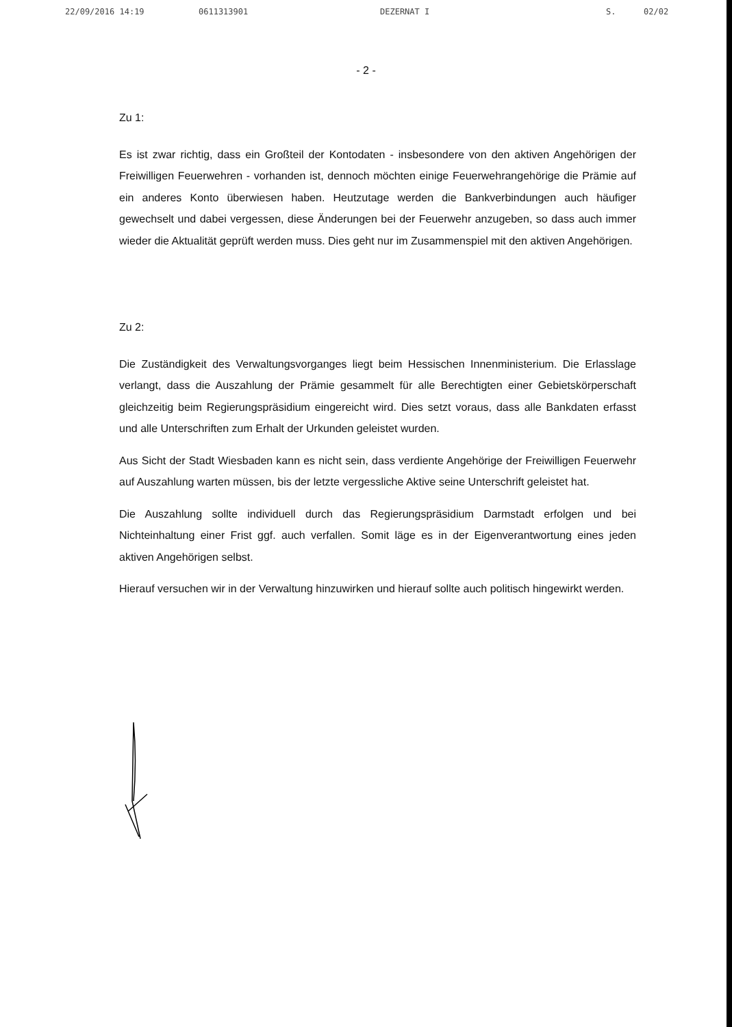22/09/2016 14:19 0611313901 DEZERNAT I S. 02/02
- 2 -
Zu 1:
Es ist zwar richtig, dass ein Großteil der Kontodaten - insbesondere von den aktiven Angehörigen der Freiwilligen Feuerwehren - vorhanden ist, dennoch möchten einige Feuerwehrangehörige die Prämie auf ein anderes Konto überwiesen haben. Heutzutage werden die Bankverbindungen auch häufiger gewechselt und dabei vergessen, diese Änderungen bei der Feuerwehr anzugeben, so dass auch immer wieder die Aktualität geprüft werden muss. Dies geht nur im Zusammenspiel mit den aktiven Angehörigen.
Zu 2:
Die Zuständigkeit des Verwaltungsvorganges liegt beim Hessischen Innenministerium. Die Erlasslage verlangt, dass die Auszahlung der Prämie gesammelt für alle Berechtigten einer Gebietskörperschaft gleichzeitig beim Regierungspräsidium eingereicht wird. Dies setzt voraus, dass alle Bankdaten erfasst und alle Unterschriften zum Erhalt der Urkunden geleistet wurden.
Aus Sicht der Stadt Wiesbaden kann es nicht sein, dass verdiente Angehörige der Freiwilligen Feuerwehr auf Auszahlung warten müssen, bis der letzte vergessliche Aktive seine Unterschrift geleistet hat.
Die Auszahlung sollte individuell durch das Regierungspräsidium Darmstadt erfolgen und bei Nichteinhaltung einer Frist ggf. auch verfallen. Somit läge es in der Eigenverantwortung eines jeden aktiven Angehörigen selbst.
Hierauf versuchen wir in der Verwaltung hinzuwirken und hierauf sollte auch politisch hingewirkt werden.